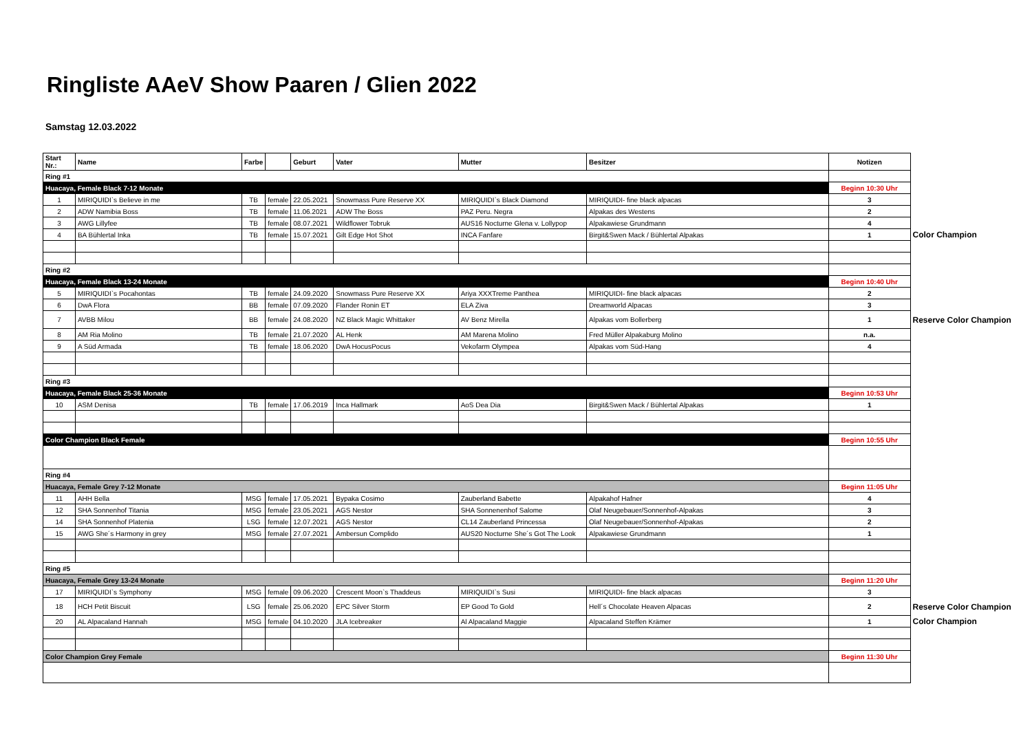Ringliste AAeV Show Paaren / Glien 2022
Samstag 12.03.2022
| Start Nr.: | Name | Farbe | | Geburt | Vater | Mutter | Besitzer | Notizen | |
| Ring #1 | | | | | | | | | |
| Huacaya, Female Black 7-12 Monate | | | | | | | | Beginn 10:30 Uhr | |
| 1 | MIRIQUIDI`s Believe in me | TB | female | 22.05.2021 | Snowmass Pure Reserve XX | MIRIQUIDI`s Black Diamond | MIRIQUIDI- fine black alpacas | 3 | |
| 2 | ADW Namibia Boss | TB | female | 11.06.2021 | ADW The Boss | PAZ Peru. Negra | Alpakas des Westens | 2 | |
| 3 | AWG Lillyfee | TB | female | 08.07.2021 | Wildflower Tobruk | AUS16 Nocturne Glena v. Lollypop | Alpakawiese Grundmann | 4 | |
| 4 | BA Bühlertal Inka | TB | female | 15.07.2021 | Gilt Edge Hot Shot | INCA Fanfare | Birgit&Swen Mack / Bühlertal Alpakas | 1 | Color Champion |
| Ring #2 | | | | | | | | | |
| Huacaya, Female Black 13-24 Monate | | | | | | | | Beginn 10:40 Uhr | |
| 5 | MIRIQUIDI`s Pocahontas | TB | female | 24.09.2020 | Snowmass Pure Reserve XX | Ariya XXXTreme Panthea | MIRIQUIDI- fine black alpacas | 2 | |
| 6 | DwA Flora | BB | female | 07.09.2020 | Flander Ronin ET | ELA Ziva | Dreamworld Alpacas | 3 | |
| 7 | AVBB Milou | BB | female | 24.08.2020 | NZ Black Magic Whittaker | AV Benz Mirella | Alpakas vom Bollerberg | 1 | Reserve Color Champion |
| 8 | AM Ria Molino | TB | female | 21.07.2020 | AL Henk | AM Marena Molino | Fred Müller Alpakaburg Molino | n.a. | |
| 9 | A Süd Armada | TB | female | 18.06.2020 | DwA HocusPocus | Vekofarm Olympea | Alpakas vom Süd-Hang | 4 | |
| Ring #3 | | | | | | | | | |
| Huacaya, Female Black 25-36 Monate | | | | | | | | Beginn 10:53 Uhr | |
| 10 | ASM Denisa | TB | female | 17.06.2019 | Inca Hallmark | AoS Dea Dia | Birgit&Swen Mack / Bühlertal Alpakas | 1 | |
| Color Champion Black Female | | | | | | | | Beginn 10:55 Uhr | |
| Ring #4 | | | | | | | | | |
| Huacaya, Female Grey 7-12 Monate | | | | | | | | Beginn 11:05 Uhr | |
| 11 | AHH Bella | MSG | female | 17.05.2021 | Bypaka Cosimo | Zauberland Babette | Alpakahof Hafner | 4 | |
| 12 | SHA Sonnenhof Titania | MSG | female | 23.05.2021 | AGS Nestor | SHA Sonnenenhof Salome | Olaf Neugebauer/Sonnenhof-Alpakas | 3 | |
| 14 | SHA Sonnenhof Platenia | LSG | female | 12.07.2021 | AGS Nestor | CL14 Zauberland Princessa | Olaf Neugebauer/Sonnenhof-Alpakas | 2 | |
| 15 | AWG She´s Harmony in grey | MSG | female | 27.07.2021 | Ambersun Complido | AUS20 Nocturne She´s Got The Look | Alpakawiese Grundmann | 1 | |
| Ring #5 | | | | | | | | | |
| Huacaya, Female Grey 13-24 Monate | | | | | | | | Beginn 11:20 Uhr | |
| 17 | MIRIQUIDI`s Symphony | MSG | female | 09.06.2020 | Crescent Moon`s Thaddeus | MIRIQUIDI`s Susi | MIRIQUIDI- fine black alpacas | 3 | |
| 18 | HCH Petit Biscuit | LSG | female | 25.06.2020 | EPC Silver Storm | EP Good To Gold | Hell´s Chocolate Heaven Alpacas | 2 | Reserve Color Champion |
| 20 | AL Alpacaland Hannah | MSG | female | 04.10.2020 | JLA Icebreaker | Al Alpacaland Maggie | Alpacaland Steffen Krämer | 1 | Color Champion |
| Color Champion Grey Female | | | | | | | | Beginn 11:30 Uhr | |